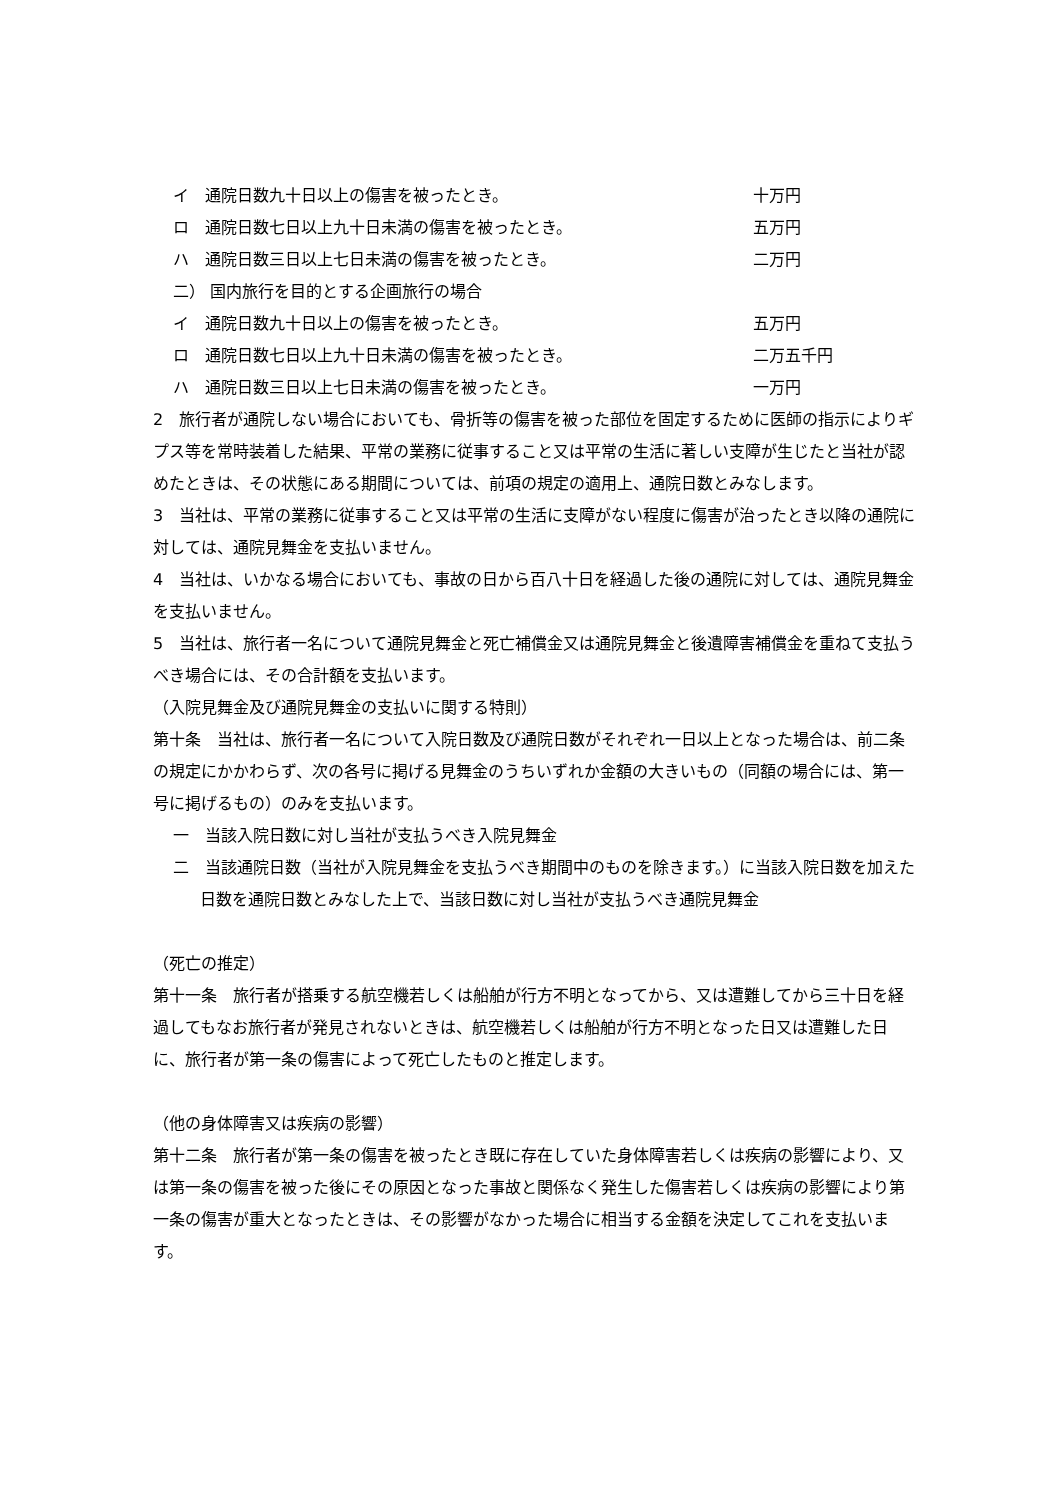イ　通院日数九十日以上の傷害を被ったとき。 十万円
ロ　通院日数七日以上九十日未満の傷害を被ったとき。 五万円
ハ　通院日数三日以上七日未満の傷害を被ったとき。 二万円
二） 国内旅行を目的とする企画旅行の場合
イ　通院日数九十日以上の傷害を被ったとき。 五万円
ロ　通院日数七日以上九十日未満の傷害を被ったとき。 二万五千円
ハ　通院日数三日以上七日未満の傷害を被ったとき。 一万円
2　旅行者が通院しない場合においても、骨折等の傷害を被った部位を固定するために医師の指示によりギプス等を常時装着した結果、平常の業務に従事すること又は平常の生活に著しい支障が生じたと当社が認めたときは、その状態にある期間については、前項の規定の適用上、通院日数とみなします。
3　当社は、平常の業務に従事すること又は平常の生活に支障がない程度に傷害が治ったとき以降の通院に対しては、通院見舞金を支払いません。
4　当社は、いかなる場合においても、事故の日から百八十日を経過した後の通院に対しては、通院見舞金を支払いません。
5　当社は、旅行者一名について通院見舞金と死亡補償金又は通院見舞金と後遺障害補償金を重ねて支払うべき場合には、その合計額を支払います。
（入院見舞金及び通院見舞金の支払いに関する特則）
第十条　当社は、旅行者一名について入院日数及び通院日数がそれぞれ一日以上となった場合は、前二条の規定にかかわらず、次の各号に掲げる見舞金のうちいずれか金額の大きいもの（同額の場合には、第一号に掲げるもの）のみを支払います。
一　当該入院日数に対し当社が支払うべき入院見舞金
二　当該通院日数（当社が入院見舞金を支払うべき期間中のものを除きます。）に当該入院日数を加えた日数を通院日数とみなした上で、当該日数に対し当社が支払うべき通院見舞金
（死亡の推定）
第十一条　旅行者が搭乗する航空機若しくは船舶が行方不明となってから、又は遭難してから三十日を経過してもなお旅行者が発見されないときは、航空機若しくは船舶が行方不明となった日又は遭難した日に、旅行者が第一条の傷害によって死亡したものと推定します。
（他の身体障害又は疾病の影響）
第十二条　旅行者が第一条の傷害を被ったとき既に存在していた身体障害若しくは疾病の影響により、又は第一条の傷害を被った後にその原因となった事故と関係なく発生した傷害若しくは疾病の影響により第一条の傷害が重大となったときは、その影響がなかった場合に相当する金額を決定してこれを支払います。